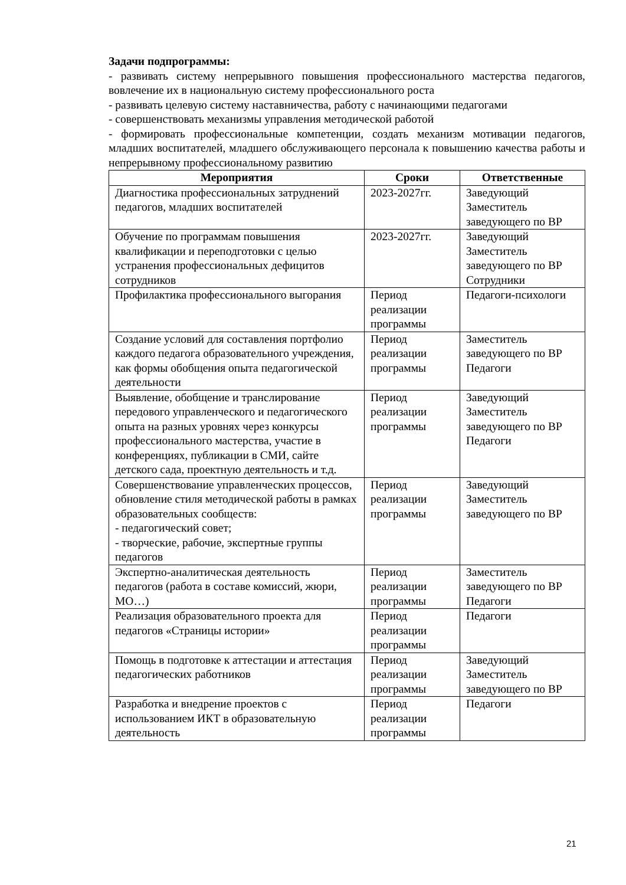Задачи подпрограммы:
- развивать систему непрерывного повышения профессионального мастерства педагогов, вовлечение их в национальную систему профессионального роста
- развивать целевую систему наставничества, работу с начинающими педагогами
- совершенствовать механизмы управления методической работой
- формировать профессиональные компетенции, создать механизм мотивации педагогов, младших воспитателей, младшего обслуживающего персонала к повышению качества работы и непрерывному профессиональному развитию
| Мероприятия | Сроки | Ответственные |
| --- | --- | --- |
| Диагностика профессиональных затруднений педагогов, младших воспитателей | 2023-2027гг. | Заведующий Заместитель заведующего по ВР |
| Обучение по программам повышения квалификации и переподготовки с целью устранения профессиональных дефицитов сотрудников | 2023-2027гг. | Заведующий Заместитель заведующего по ВР Сотрудники |
| Профилактика профессионального выгорания | Период реализации программы | Педагоги-психологи |
| Создание условий для составления портфолио каждого педагога образовательного учреждения, как формы обобщения опыта педагогической деятельности | Период реализации программы | Заместитель заведующего по ВР Педагоги |
| Выявление, обобщение и транслирование передового управленческого и педагогического опыта на разных уровнях через конкурсы профессионального мастерства, участие в конференциях, публикации в СМИ, сайте детского сада, проектную деятельность и т.д. | Период реализации программы | Заведующий Заместитель заведующего по ВР Педагоги |
| Совершенствование управленческих процессов, обновление стиля методической работы в рамках образовательных сообществ: - педагогический совет; - творческие, рабочие, экспертные группы педагогов | Период реализации программы | Заведующий Заместитель заведующего по ВР |
| Экспертно-аналитическая деятельность педагогов (работа в составе комиссий, жюри, МО…) | Период реализации программы | Заместитель заведующего по ВР Педагоги |
| Реализация образовательного проекта для педагогов «Страницы истории» | Период реализации программы | Педагоги |
| Помощь в подготовке к аттестации и аттестация педагогических работников | Период реализации программы | Заведующий Заместитель заведующего по ВР |
| Разработка и внедрение проектов с использованием ИКТ в образовательную деятельность | Период реализации программы | Педагоги |
21